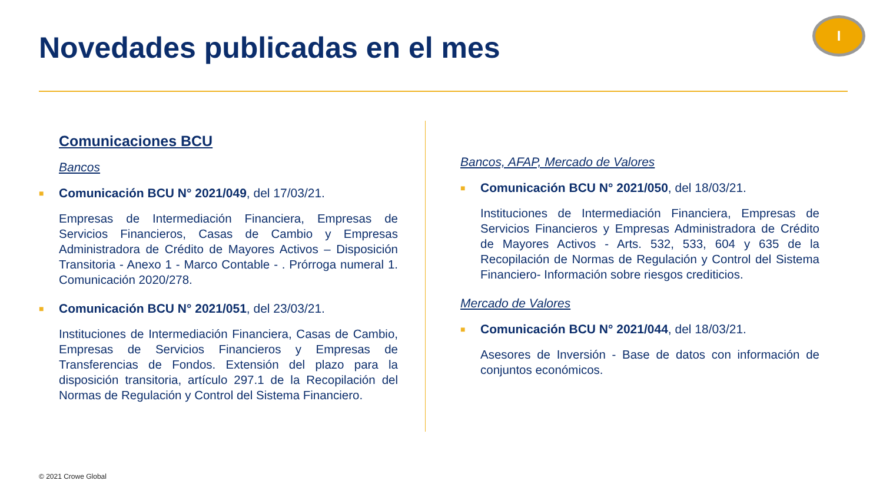Novedades publicadas en el mes
I
Comunicaciones BCU
Bancos
■ Comunicación BCU N° 2021/049, del 17/03/21.
Empresas de Intermediación Financiera, Empresas de Servicios Financieros, Casas de Cambio y Empresas Administradora de Crédito de Mayores Activos – Disposición Transitoria - Anexo 1 - Marco Contable - . Prórroga numeral 1. Comunicación 2020/278.
■ Comunicación BCU N° 2021/051, del 23/03/21.
Instituciones de Intermediación Financiera, Casas de Cambio, Empresas de Servicios Financieros y Empresas de Transferencias de Fondos. Extensión del plazo para la disposición transitoria, artículo 297.1 de la Recopilación del Normas de Regulación y Control del Sistema Financiero.
Bancos, AFAP, Mercado de Valores
■ Comunicación BCU N° 2021/050, del 18/03/21.
Instituciones de Intermediación Financiera, Empresas de Servicios Financieros y Empresas Administradora de Crédito de Mayores Activos - Arts. 532, 533, 604 y 635 de la Recopilación de Normas de Regulación y Control del Sistema Financiero- Información sobre riesgos crediticios.
Mercado de Valores
■ Comunicación BCU N° 2021/044, del 18/03/21.
Asesores de Inversión - Base de datos con información de conjuntos económicos.
© 2021 Crowe Global